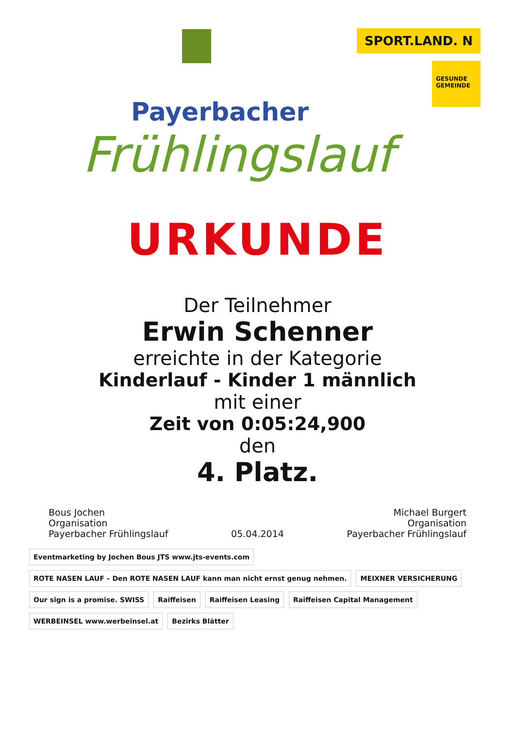Payerbacher
Frühlingslauf
SPORT.LAND. N
GESUNDE GEMEINDE
URKUNDE
Der Teilnehmer
Erwin Schenner
erreichte in der Kategorie
Kinderlauf - Kinder 1 männlich
mit einer
Zeit von 0:05:24,900
den
4. Platz.
Bous Jochen
Organisation
Payerbacher Frühlingslauf
05.04.2014 Michael Burgert
Organisation
Payerbacher Frühlingslauf
Eventmarketing by Jochen Bous JTS www.jts-events.com
ROTE NASEN LAUF – Den ROTE NASEN LAUF kann man nicht ernst genug nehmen.
MEIXNER VERSICHERUNG
Our sign is a promise. SWISS
Raiffeisen
Raiffeisen Leasing
Raiffeisen Capital Management
WERBEINSEL www.werbeinsel.at
Bezirks Blätter